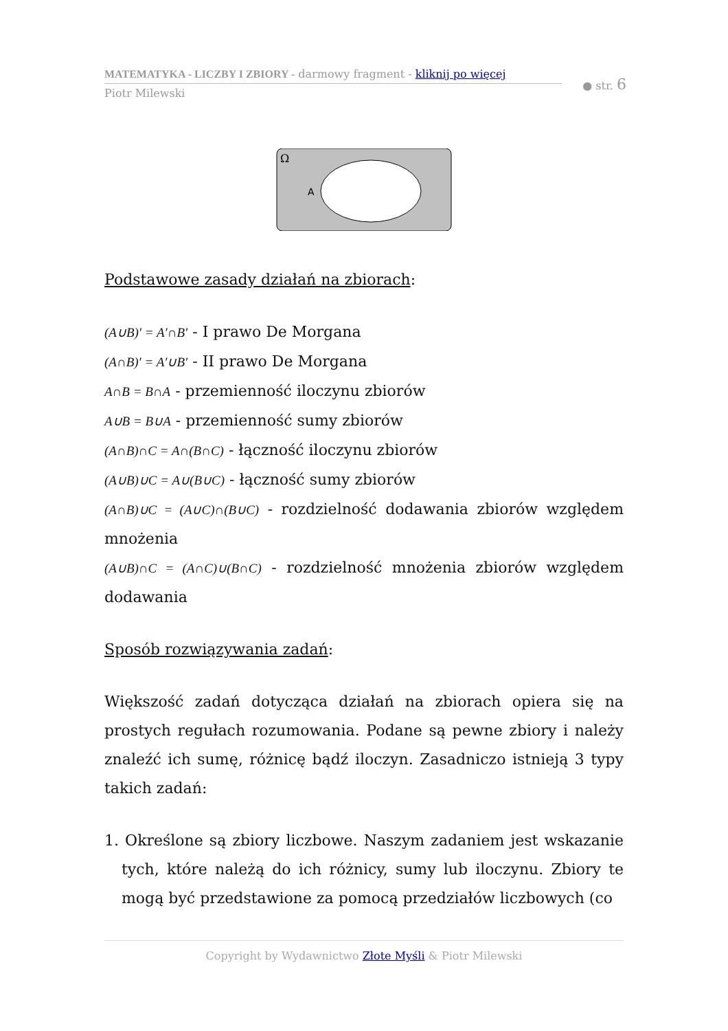MATEMATYKA - LICZBY I ZBIORY - darmowy fragment - kliknij po więcej
● str. 6
Piotr Milewski
Ω
A
Podstawowe zasady działań na zbiorach:
(A∪B)′ = A′∩B′ - I prawo De Morgana
(A∩B)′ = A′∪B′ - II prawo De Morgana
A∩B = B∩A - przemienność iloczynu zbiorów
A∪B = B∪A - przemienność sumy zbiorów
(A∩B)∩C = A∩(B∩C) - łączność iloczynu zbiorów
(A∪B)∪C = A∪(B∪C) - łączność sumy zbiorów
(A∩B)∪C = (A∪C)∩(B∪C) - rozdzielność dodawania zbiorów względem mnożenia
(A∪B)∩C = (A∩C)∪(B∩C) - rozdzielność mnożenia zbiorów względem dodawania
Sposób rozwiązywania zadań:
Większość zadań dotycząca działań na zbiorach opiera się na prostych regułach rozumowania. Podane są pewne zbiory i należy znaleźć ich sumę, różnicę bądź iloczyn. Zasadniczo istnieją 3 typy takich zadań:
1. Określone są zbiory liczbowe. Naszym zadaniem jest wskazanie tych, które należą do ich różnicy, sumy lub iloczynu. Zbiory te mogą być przedstawione za pomocą przedziałów liczbowych (co
Copyright by Wydawnictwo Złote Myśli & Piotr Milewski